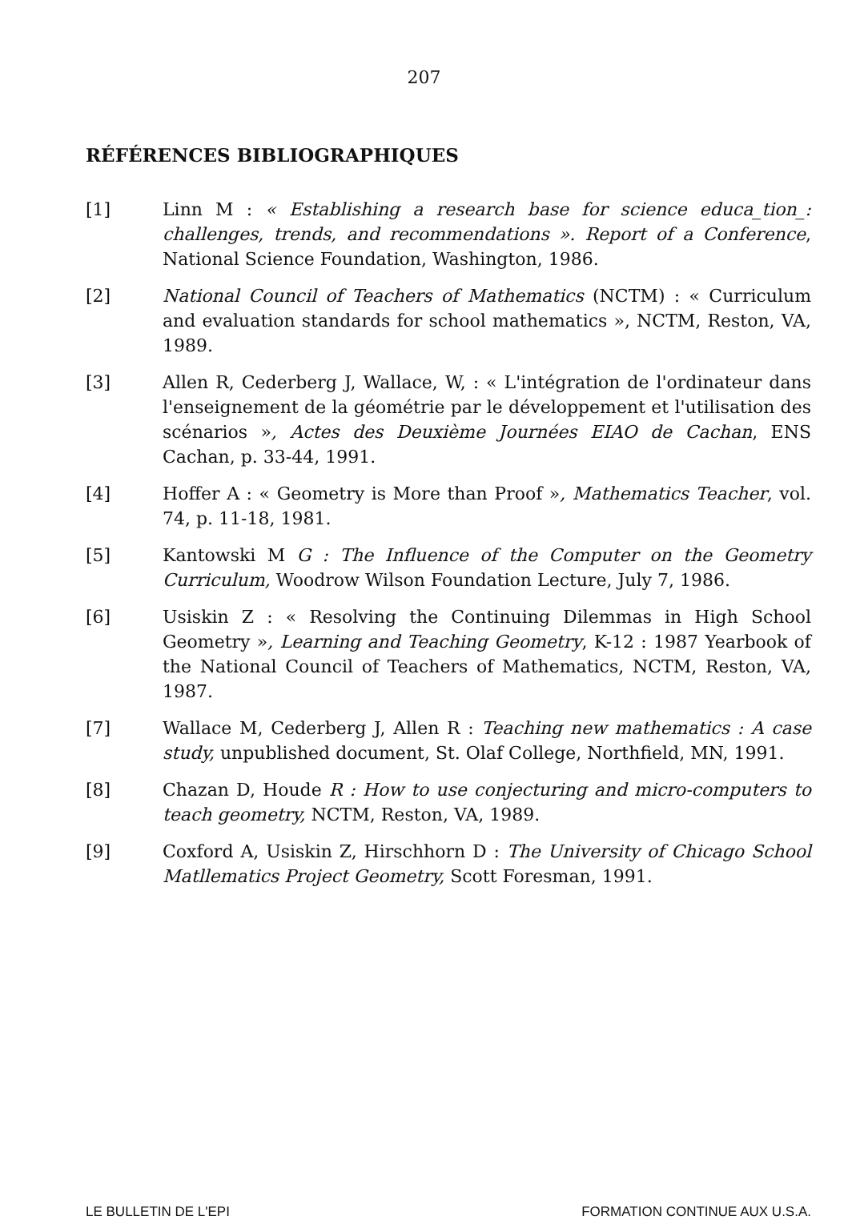207
RÉFÉRENCES BIBLIOGRAPHIQUES
[1] Linn M : « Establishing a research base for science educa_tion_: challenges, trends, and recommendations ». Report of a Conference, National Science Foundation, Washington, 1986.
[2] National Council of Teachers of Mathematics (NCTM) : « Curriculum and evaluation standards for school mathematics », NCTM, Reston, VA, 1989.
[3] Allen R, Cederberg J, Wallace, W, : « L'intégration de l'ordinateur dans l'enseignement de la géométrie par le développement et l'utilisation des scénarios », Actes des Deuxième Journées EIAO de Cachan, ENS Cachan, p. 33-44, 1991.
[4] Hoffer A : « Geometry is More than Proof », Mathematics Teacher, vol. 74, p. 11-18, 1981.
[5] Kantowski M G : The Influence of the Computer on the Geometry Curriculum, Woodrow Wilson Foundation Lecture, July 7, 1986.
[6] Usiskin Z : « Resolving the Continuing Dilemmas in High School Geometry », Learning and Teaching Geometry, K-12 : 1987 Yearbook of the National Council of Teachers of Mathematics, NCTM, Reston, VA, 1987.
[7] Wallace M, Cederberg J, Allen R : Teaching new mathematics : A case study, unpublished document, St. Olaf College, Northfield, MN, 1991.
[8] Chazan D, Houde R : How to use conjecturing and micro-computers to teach geometry, NCTM, Reston, VA, 1989.
[9] Coxford A, Usiskin Z, Hirschhorn D : The University of Chicago School Matllematics Project Geometry, Scott Foresman, 1991.
LE BULLETIN DE L'EPI FORMATION CONTINUE AUX U.S.A.